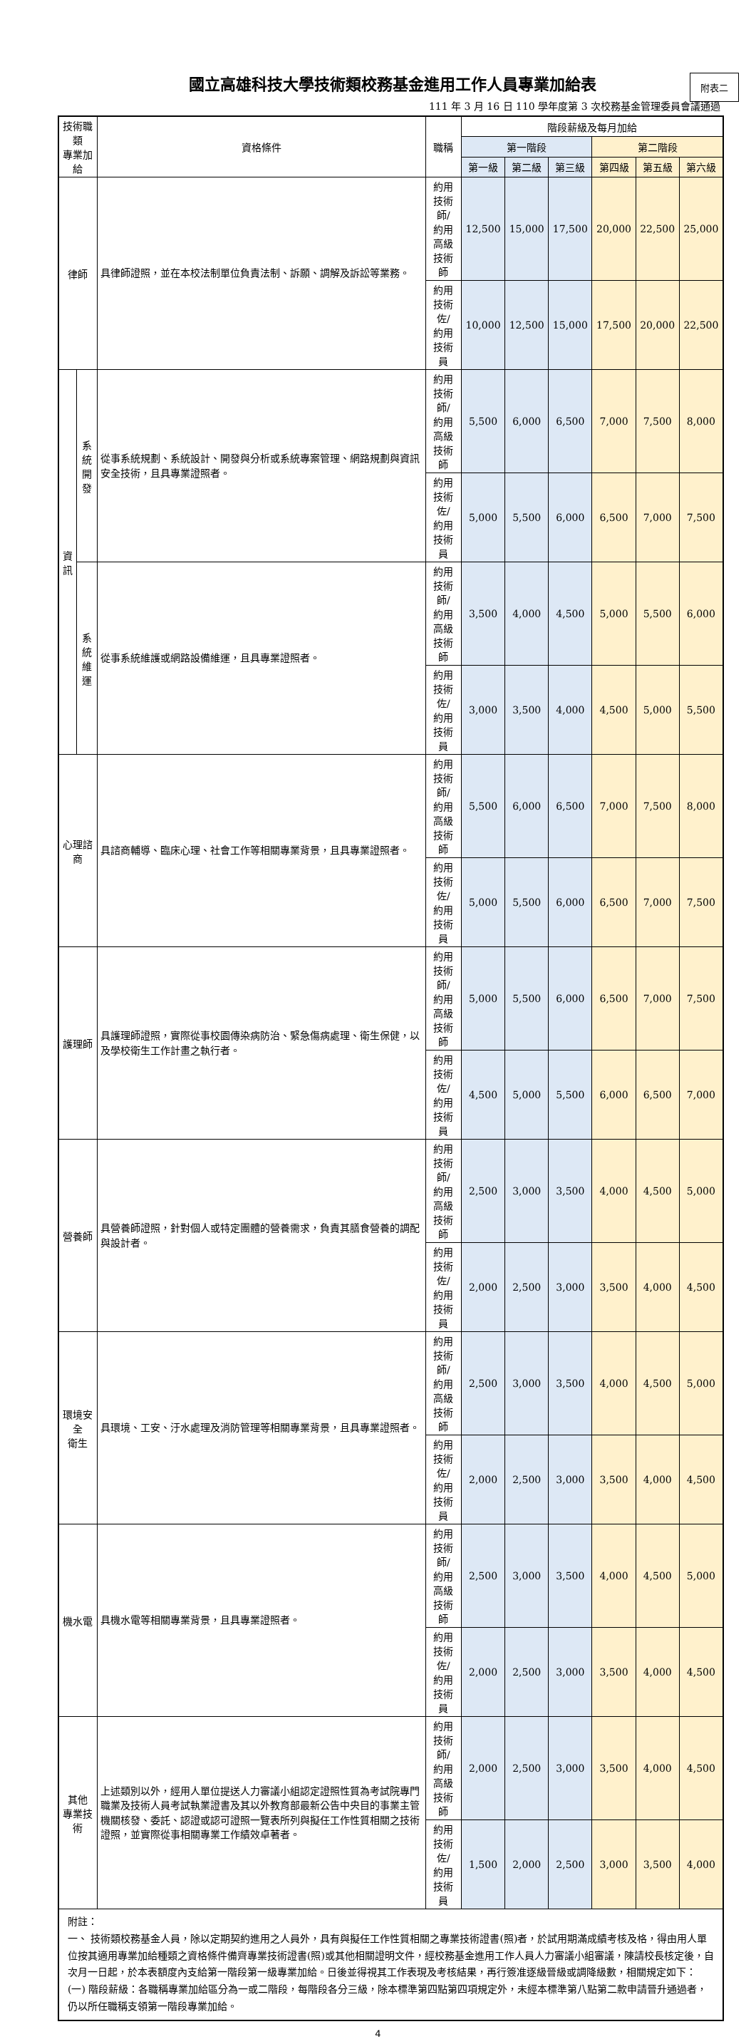國立高雄科技大學技術類校務基金進用工作人員專業加給表
附表二
111 年 3 月 16 日 110 學年度第 3 次校務基金管理委員會議通過
| 技術職類 專業加給 | | 資格條件 | 職稱 | 階段薪級及每月加給 | | | | | |
| --- | --- | --- | --- | --- | --- | --- | --- | --- | --- |
| | | | | 第一階段 | | | 第二階段 | | |
| | | | | 第一級 | 第二級 | 第三級 | 第四級 | 第五級 | 第六級 |
| 律師 | | 具律師證照，並在本校法制單位負責法制、訴願、調解及訴訟等業務。 | 約用技術師/ 約用高級技術師 | 12,500 | 15,000 | 17,500 | 20,000 | 22,500 | 25,000 |
| | | | 約用技術佐/ 約用技術員 | 10,000 | 12,500 | 15,000 | 17,500 | 20,000 | 22,500 |
| 資 訊 | 系統 開發 | 從事系統規劃、系統設計、開發與分析或系統專案管理、網路規劃與資訊安全技術，且具專業證照者。 | 約用技術師/ 約用高級技術師 | 5,500 | 6,000 | 6,500 | 7,000 | 7,500 | 8,000 |
| | | | 約用技術佐/ 約用技術員 | 5,000 | 5,500 | 6,000 | 6,500 | 7,000 | 7,500 |
| | 系統 維運 | 從事系統維護或網路設備維運，且具專業證照者。 | 約用技術師/ 約用高級技術師 | 3,500 | 4,000 | 4,500 | 5,000 | 5,500 | 6,000 |
| | | | 約用技術佐/ 約用技術員 | 3,000 | 3,500 | 4,000 | 4,500 | 5,000 | 5,500 |
| 心理諮商 | | 具諮商輔導、臨床心理、社會工作等相關專業背景，且具專業證照者。 | 約用技術師/ 約用高級技術師 | 5,500 | 6,000 | 6,500 | 7,000 | 7,500 | 8,000 |
| | | | 約用技術佐/ 約用技術員 | 5,000 | 5,500 | 6,000 | 6,500 | 7,000 | 7,500 |
| 護理師 | | 具護理師證照，實際從事校園傳染病防治、緊急傷病處理、衛生保健，以及學校衛生工作計畫之執行者。 | 約用技術師/ 約用高級技術師 | 5,000 | 5,500 | 6,000 | 6,500 | 7,000 | 7,500 |
| | | | 約用技術佐/ 約用技術員 | 4,500 | 5,000 | 5,500 | 6,000 | 6,500 | 7,000 |
| 營養師 | | 具營養師證照，針對個人或特定團體的營養需求，負責其膳食營養的調配與設計者。 | 約用技術師/ 約用高級技術師 | 2,500 | 3,000 | 3,500 | 4,000 | 4,500 | 5,000 |
| | | | 約用技術佐/ 約用技術員 | 2,000 | 2,500 | 3,000 | 3,500 | 4,000 | 4,500 |
| 環境安全 衛生 | | 具環境、工安、汙水處理及消防管理等相關專業背景，且具專業證照者。 | 約用技術師/ 約用高級技術師 | 2,500 | 3,000 | 3,500 | 4,000 | 4,500 | 5,000 |
| | | | 約用技術佐/ 約用技術員 | 2,000 | 2,500 | 3,000 | 3,500 | 4,000 | 4,500 |
| 機水電 | | 具機水電等相關專業背景，且具專業證照者。 | 約用技術師/ 約用高級技術師 | 2,500 | 3,000 | 3,500 | 4,000 | 4,500 | 5,000 |
| | | | 約用技術佐/ 約用技術員 | 2,000 | 2,500 | 3,000 | 3,500 | 4,000 | 4,500 |
| 其他 專業技術 | | 上述類別以外，經用人單位提送人力審議小組認定證照性質為考試院專門職業及技術人員考試執業證書及其以外教育部最新公告中央目的事業主管機關核發、委託、認證或認可證照一覽表所列與擬任工作性質相關之技術證照，並實際從事相關專業工作績效卓著者。 | 約用技術師/ 約用高級技術師 | 2,000 | 2,500 | 3,000 | 3,500 | 4,000 | 4,500 |
| | | | 約用技術佐/ 約用技術員 | 1,500 | 2,000 | 2,500 | 3,000 | 3,500 | 4,000 |
| 附註： 一、 技術類校務基金人員，除以定期契約進用之人員外，具有與擬任工作性質相關之專業技術證書(照)者，於試用期滿成績考核及格，得由用人單位按其適用專業加給種類之資格條件備齊專業技術證書(照)或其他相關證明文件，經校務基金進用工作人員人力審議小組審議，陳請校長核定後，自次月一日起，於本表額度內支給第一階段第一級專業加給。日後並得視其工作表現及考核結果，再行簽准逐級晉級或調降級數，相關規定如下： (一) 階段薪級：各職稱專業加給區分為一或二階段，每階段各分三級，除本標準第四點第四項規定外，未經本標準第八點第二款申請晉升通過者，仍以所任職稱支領第一階段專業加給。 | | | | | | | | | |
4